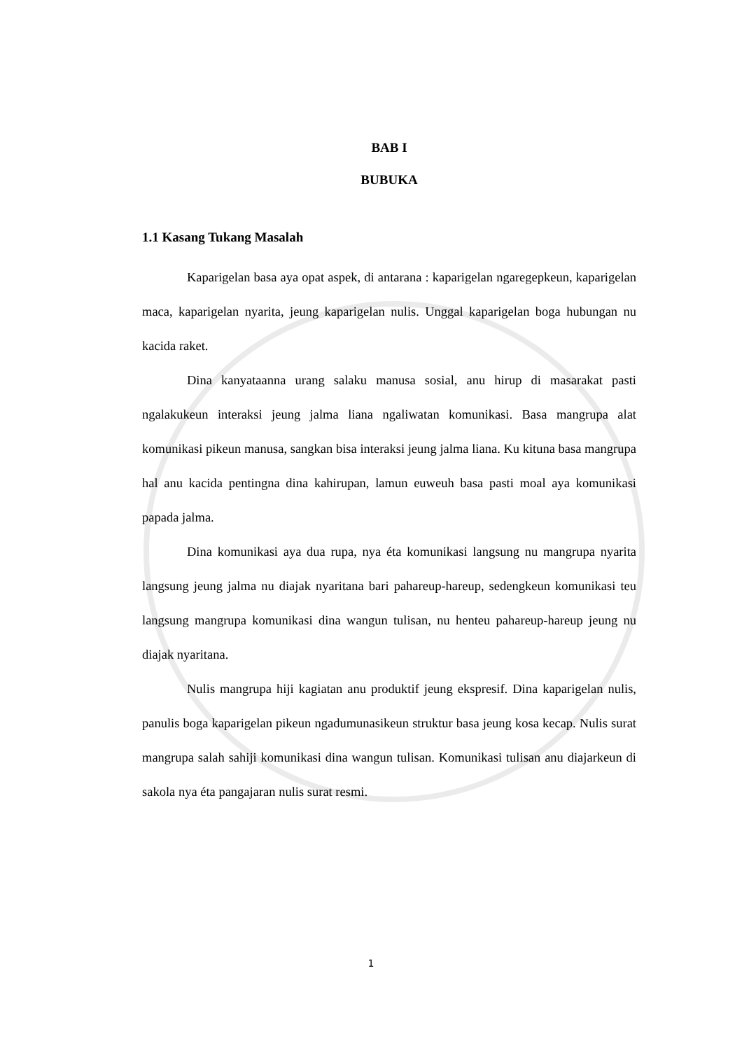BAB I
BUBUKA
1.1 Kasang Tukang Masalah
Kaparigelan basa aya opat aspek, di antarana : kaparigelan ngaregepkeun, kaparigelan maca, kaparigelan nyarita, jeung kaparigelan nulis. Unggal kaparigelan boga hubungan nu kacida raket.
Dina kanyataanna urang salaku manusa sosial, anu hirup di masarakat pasti ngalakukeun interaksi jeung jalma liana ngaliwatan komunikasi. Basa mangrupa alat komunikasi pikeun manusa, sangkan bisa interaksi jeung jalma liana. Ku kituna basa mangrupa hal anu kacida pentingna dina kahirupan, lamun euweuh basa pasti moal aya komunikasi papada jalma.
Dina komunikasi aya dua rupa, nya éta komunikasi langsung nu mangrupa nyarita langsung jeung jalma nu diajak nyaritana bari pahareup-hareup, sedengkeun komunikasi teu langsung mangrupa komunikasi dina wangun tulisan, nu henteu pahareup-hareup jeung nu diajak nyaritana.
Nulis mangrupa hiji kagiatan anu produktif jeung ekspresif. Dina kaparigelan nulis, panulis boga kaparigelan pikeun ngadumunasikeun struktur basa jeung kosa kecap. Nulis surat mangrupa salah sahiji komunikasi dina wangun tulisan. Komunikasi tulisan anu diajarkeun di sakola nya éta pangajaran nulis surat resmi.
1